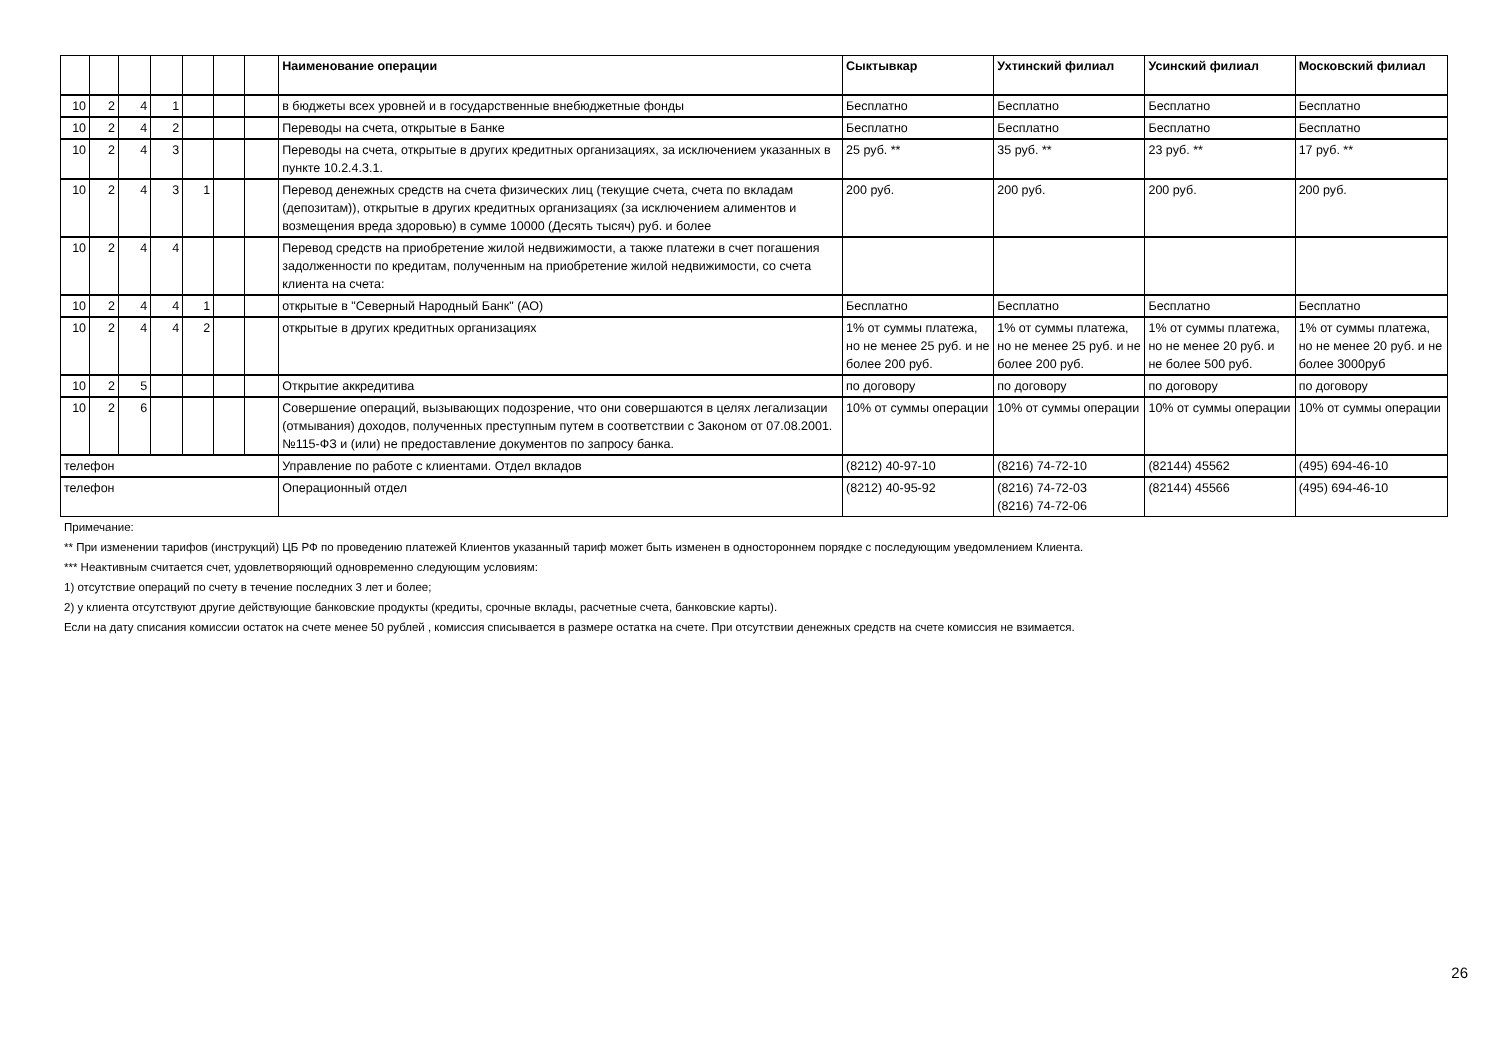| | | | | | | | Наименование операции | Сыктывкар | Ухтинский филиал | Усинский филиал | Московский филиал |
| --- | --- | --- | --- | --- | --- | --- | --- | --- | --- | --- | --- |
| 10 | 2 | 4 | 1 | | | | в бюджеты всех уровней и в государственные внебюджетные фонды | Бесплатно | Бесплатно | Бесплатно | Бесплатно |
| 10 | 2 | 4 | 2 | | | | Переводы на счета, открытые в Банке | Бесплатно | Бесплатно | Бесплатно | Бесплатно |
| 10 | 2 | 4 | 3 | | | | Переводы на счета, открытые в других кредитных организациях, за исключением указанных в пункте 10.2.4.3.1. | 25 руб. ** | 35 руб. ** | 23 руб. ** | 17 руб. ** |
| 10 | 2 | 4 | 3 | 1 | | | Перевод денежных средств на счета физических лиц (текущие счета, счета по вкладам (депозитам)), открытые в других кредитных организациях (за исключением алиментов и возмещения вреда здоровью) в сумме 10000 (Десять тысяч) руб. и более | 200 руб. | 200 руб. | 200 руб. | 200 руб. |
| 10 | 2 | 4 | 4 | | | | Перевод средств на приобретение жилой недвижимости, а также платежи в счет погашения задолженности по кредитам, полученным на приобретение жилой недвижимости, со счета клиента на счета: | | | | |
| 10 | 2 | 4 | 4 | 1 | | | открытые в "Северный Народный Банк" (АО) | Бесплатно | Бесплатно | Бесплатно | Бесплатно |
| 10 | 2 | 4 | 4 | 2 | | | открытые в других кредитных организациях | 1% от суммы платежа, но не менее 25 руб. и не более 200 руб. | 1% от суммы платежа, но не менее 25 руб. и не более 200 руб. | 1% от суммы платежа, но не менее 20 руб. и не более 500 руб. | 1% от суммы платежа, но не менее 20 руб. и не более 3000руб |
| 10 | 2 | 5 | | | | | Открытие аккредитива | по договору | по договору | по договору | по договору |
| 10 | 2 | 6 | | | | | Совершение операций, вызывающих подозрение, что они совершаются в целях легализации (отмывания) доходов, полученных преступным путем в соответствии с Законом от 07.08.2001. №115-ФЗ и (или) не предоставление документов по запросу банка. | 10% от суммы операции | 10% от суммы операции | 10% от суммы операции | 10% от суммы операции |
| телефон | | | | | | | Управление по работе с клиентами. Отдел вкладов | (8212) 40-97-10 | (8216) 74-72-10 | (82144) 45562 | (495) 694-46-10 |
| телефон | | | | | | | Операционный отдел | (8212) 40-95-92 | (8216) 74-72-03 (8216) 74-72-06 | (82144) 45566 | (495) 694-46-10 |
Примечание:
** При изменении тарифов (инструкций) ЦБ РФ по проведению платежей Клиентов указанный тариф может быть изменен в одностороннем порядке с последующим уведомлением Клиента.
*** Неактивным считается счет, удовлетворяющий одновременно следующим условиям:
1) отсутствие операций по счету в течение последних 3 лет и более;
2) у клиента отсутствуют другие действующие банковские продукты (кредиты, срочные вклады, расчетные счета, банковские карты).
Если на дату списания комиссии остаток на счете менее 50 рублей , комиссия списывается в размере остатка на счете. При отсутствии денежных средств на счете комиссия не взимается.
26